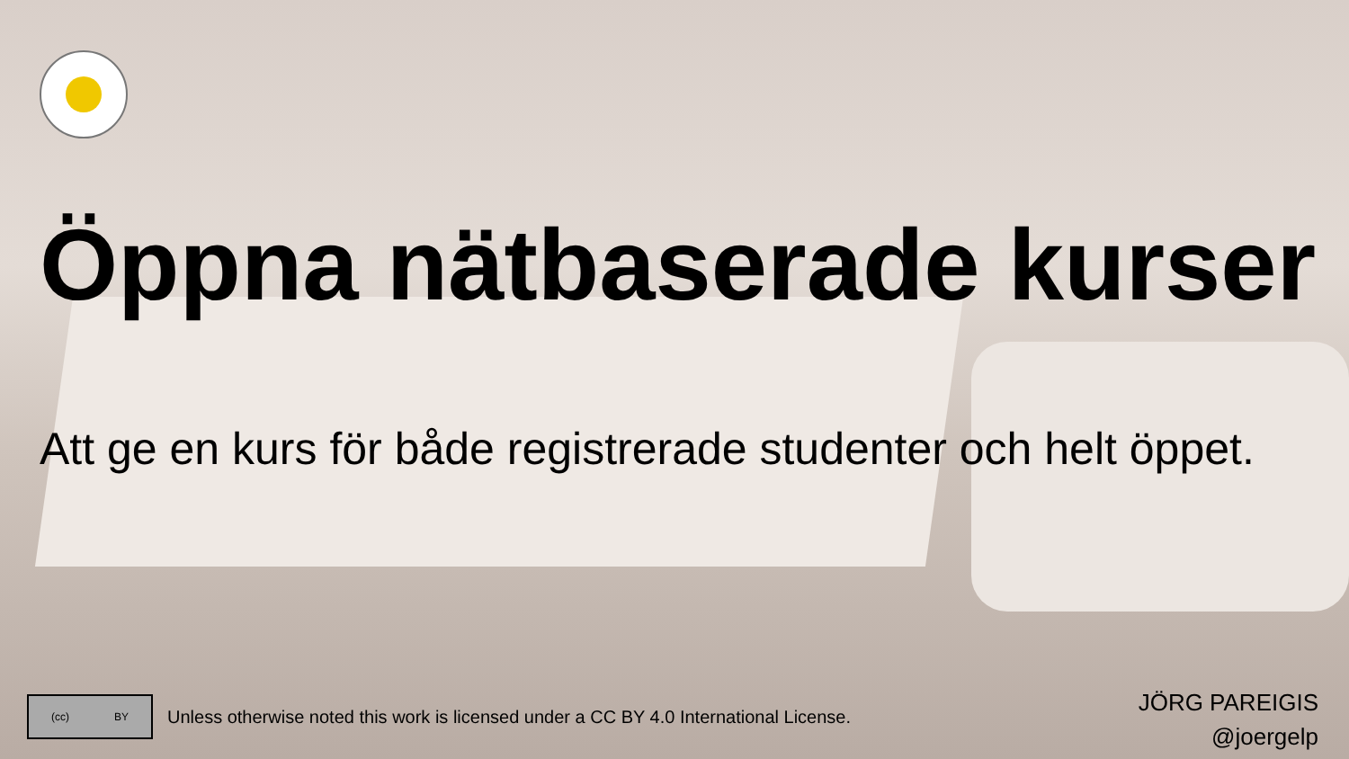Öppna nätbaserade kurser
Att ge en kurs för både registrerade studenter och helt öppet.
(cc) BY
Unless otherwise noted this work is licensed under a CC BY 4.0 International License.
JÖRG PAREIGIS
@joergelp